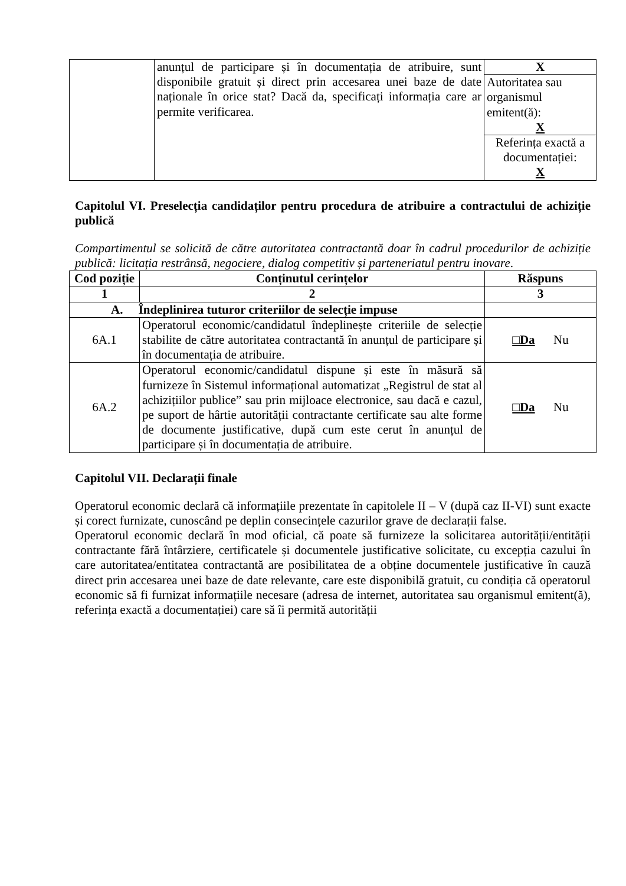| | anunțul de participare și în documentația de atribuire, sunt disponibile gratuit și direct prin accesarea unei baze de date naționale în orice stat? Dacă da, specificați informația care ar permite verificarea. | X |
| | | Autoritatea sau organismul emitent(ă): X |
| | | Referința exactă a documentației: X |
Capitolul VI. Preselecția candidaților pentru procedura de atribuire a contractului de achiziție publică
Compartimentul se solicită de către autoritatea contractantă doar în cadrul procedurilor de achiziție publică: licitația restrânsă, negociere, dialog competitiv și parteneriatul pentru inovare.
| Cod poziție | Conținutul cerințelor | Răspuns |
| --- | --- | --- |
| 1 | 2 | 3 |
| A. Îndeplinirea tuturor criteriilor de selecție impuse | | |
| 6A.1 | Operatorul economic/candidatul îndeplinește criteriile de selecție stabilite de către autoritatea contractantă în anunțul de participare și în documentația de atribuire. | □Da Nu |
| 6A.2 | Operatorul economic/candidatul dispune și este în măsură să furnizeze în Sistemul informațional automatizat „Registrul de stat al achizițiilor publice” sau prin mijloace electronice, sau dacă e cazul, pe suport de hârtie autorității contractante certificate sau alte forme de documente justificative, după cum este cerut în anunțul de participare și în documentația de atribuire. | □Da Nu |
Capitolul VII. Declarații finale
Operatorul economic declară că informațiile prezentate în capitolele II – V (după caz II-VI) sunt exacte și corect furnizate, cunoscând pe deplin consecințele cazurilor grave de declarații false.
Operatorul economic declară în mod oficial, că poate să furnizeze la solicitarea autorității/entității contractante fără întârziere, certificatele și documentele justificative solicitate, cu excepția cazului în care autoritatea/entitatea contractantă are posibilitatea de a obține documentele justificative în cauză direct prin accesarea unei baze de date relevante, care este disponibilă gratuit, cu condiția că operatorul economic să fi furnizat informațiile necesare (adresa de internet, autoritatea sau organismul emitent(ă), referința exactă a documentației) care să îi permită autorității